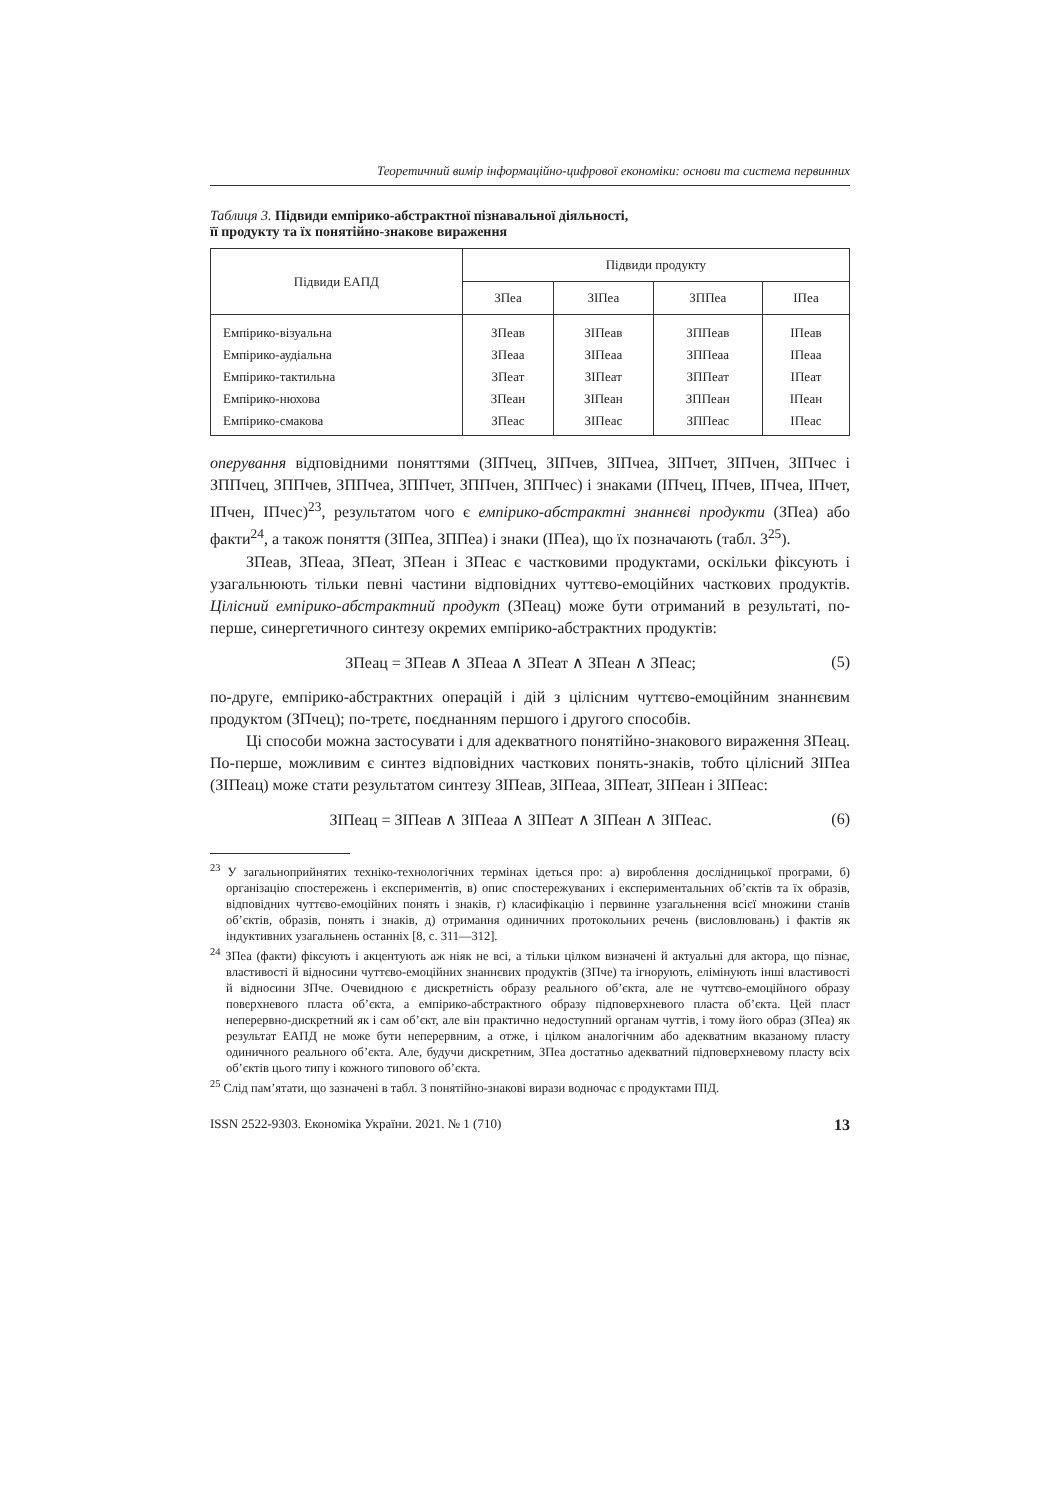Теоретичний вимір інформаційно-цифрової економіки: основи та система первинних
Таблиця 3. Підвиди емпірико-абстрактної пізнавальної діяльності,
її продукту та їх понятійно-знакове вираження
| Підвиди ЕАПД | Підвиди продукту | | | |
| --- | --- | --- | --- | --- |
| | ЗПеа | ЗІПеа | ЗППеа | ІПеа |
| Емпірико-візуальна | ЗПеав | ЗІПеав | ЗППеав | ІПеав |
| Емпірико-аудіальна | ЗПеаа | ЗІПеаа | ЗППеаа | ІПеаа |
| Емпірико-тактильна | ЗПеат | ЗІПеат | ЗППеат | ІПеат |
| Емпірико-нюхова | ЗПеан | ЗІПеан | ЗППеан | ІПеан |
| Емпірико-смакова | ЗПеас | ЗІПеас | ЗППеас | ІПеас |
оперування відповідними поняттями (ЗІПчец, ЗІПчев, ЗІПчеа, ЗІПчет, ЗІПчен, ЗІПчес і ЗППчец, ЗППчев, ЗППчеа, ЗППчет, ЗППчен, ЗППчес) і знаками (ІПчец, ІПчев, ІПчеа, ІПчет, ІПчен, ІПчес)<sup>23</sup>, результатом чого є емпірико-абстрактні знаннєві продукти (ЗПеа) або факти<sup>24</sup>, а також поняття (ЗІПеа, ЗППеа) і знаки (ІПеа), що їх позначають (табл. 3<sup>25</sup>).
ЗПеав, ЗПеаа, ЗПеат, ЗПеан і ЗПеас є частковими продуктами, оскільки фіксують і узагальнюють тільки певні частини відповідних чуттєво-емоційних часткових продуктів. Цілісний емпірико-абстрактний продукт (ЗПеац) може бути отриманий в результаті, по-перше, синергетичного синтезу окремих емпірико-абстрактних продуктів:
ЗПеац = ЗПеав ∧ ЗПеаа ∧ ЗПеат ∧ ЗПеан ∧ ЗПеас; (5)
по-друге, емпірико-абстрактних операцій і дій з цілісним чуттєво-емоційним знаннєвим продуктом (ЗПчец); по-третє, поєднанням першого і другого способів.
Ці способи можна застосувати і для адекватного понятійно-знакового вираження ЗПеац. По-перше, можливим є синтез відповідних часткових понять-знаків, тобто цілісний ЗІПеа (ЗІПеац) може стати результатом синтезу ЗІПеав, ЗІПеаа, ЗІПеат, ЗІПеан і ЗІПеас:
ЗІПеац = ЗІПеав ∧ ЗІПеаа ∧ ЗІПеат ∧ ЗІПеан ∧ ЗІПеас. (6)
<sup>23</sup> У загальноприйнятих техніко-технологічних термінах ідеться про: а) вироблення дослідницької програми, б) організацію спостережень і експериментів, в) опис спостережуваних і експериментальних об’єктів та їх образів, відповідних чуттєво-емоційних понять і знаків, г) класифікацію і первинне узагальнення всієї множини станів об’єктів, образів, понять і знаків, д) отримання одиничних протокольних речень (висловлювань) і фактів як індуктивних узагальнень останніх [8, с. 311—312].
<sup>24</sup> ЗПеа (факти) фіксують і акцентують аж ніяк не всі, а тільки цілком визначені й актуальні для актора, що пізнає, властивості й відносини чуттєво-емоційних знаннєвих продуктів (ЗПче) та ігнорують, елімінують інші властивості й відносини ЗПче. Очевидною є дискретність образу реального об’єкта, але не чуттєво-емоційного образу поверхневого пласта об’єкта, а емпірико-абстрактного образу підповерхневого пласта об’єкта. Цей пласт неперервно-дискретний як і сам об’єкт, але він практично недоступний органам чуттів, і тому його образ (ЗПеа) як результат ЕАПД не може бути неперервним, а отже, і цілком аналогічним або адекватним вказаному пласту одиничного реального об’єкта. Але, будучи дискретним, ЗПеа достатньо адекватний підповерхневому пласту всіх об’єктів цього типу і кожного типового об’єкта.
<sup>25</sup> Слід пам’ятати, що зазначені в табл. 3 понятійно-знакові вирази водночас є продуктами ПІД.
ISSN 2522-9303. Економіка України. 2021. № 1 (710) 13